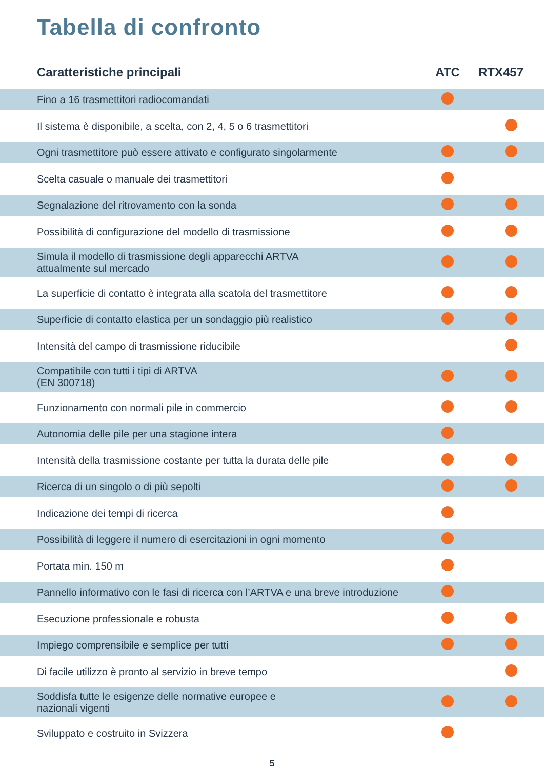Tabella di confronto
| Caratteristiche principali | ATC | RTX457 |
| --- | --- | --- |
| Fino a 16 trasmettitori radiocomandati | | |
| Il sistema è disponibile, a scelta, con 2, 4, 5 o 6 trasmettitori | | |
| Ogni trasmettitore può essere attivato e configurato singolarmente | | |
| Scelta casuale o manuale dei trasmettitori | | |
| Segnalazione del ritrovamento con la sonda | | |
| Possibilità di configurazione del modello di trasmissione | | |
| Simula il modello di trasmissione degli apparecchi ARTVA attualmente sul mercado | | |
| La superficie di contatto è integrata alla scatola del trasmettitore | | |
| Superficie di contatto elastica per un sondaggio più realistico | | |
| Intensità del campo di trasmissione riducibile | | |
| Compatibile con tutti i tipi di ARTVA (EN 300718) | | |
| Funzionamento con normali pile in commercio | | |
| Autonomia delle pile per una stagione intera | | |
| Intensità della trasmissione costante per tutta la durata delle pile | | |
| Ricerca di un singolo o di più sepolti | | |
| Indicazione dei tempi di ricerca | | |
| Possibilità di leggere il numero di esercitazioni in ogni momento | | |
| Portata min. 150 m | | |
| Pannello informativo con le fasi di ricerca con l’ARTVA e una breve introduzione | | |
| Esecuzione professionale e robusta | | |
| Impiego comprensibile e semplice per tutti | | |
| Di facile utilizzo è pronto al servizio in breve tempo | | |
| Soddisfa tutte le esigenze delle normative europee e nazionali vigenti | | |
| Sviluppato e costruito in Svizzera | | |
5